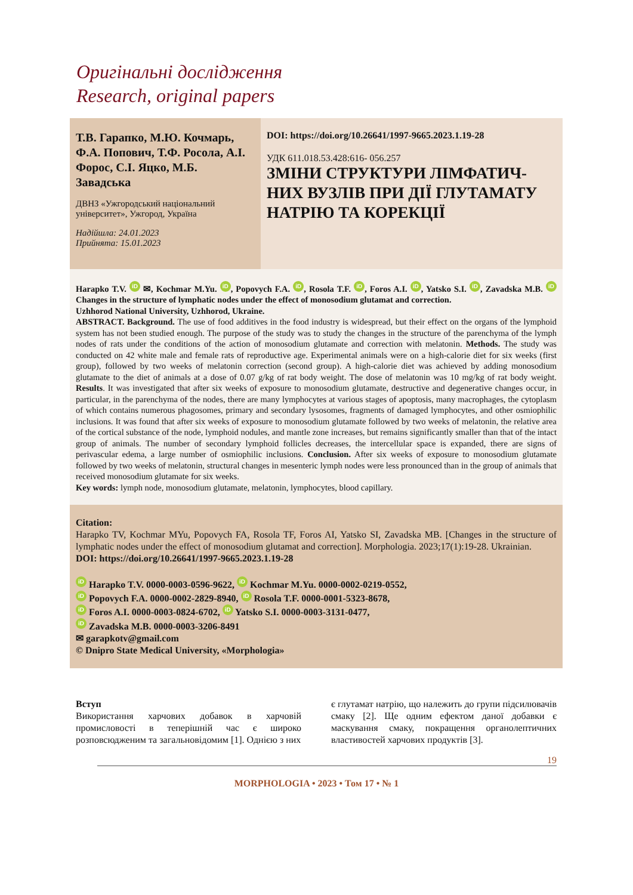Оригінальні дослідження
Research, original papers
Т.В. Гарапко, М.Ю. Кочмарь, Ф.А. Попович, Т.Ф. Росола, А.І. Форос, С.І. Яцко, М.Б. Завадська
ДВНЗ «Ужгородський національний університет», Ужгород, Україна
Надійшла: 24.01.2023
Прийнята: 15.01.2023
DOI: https://doi.org/10.26641/1997-9665.2023.1.19-28
УДК 611.018.53.428:616- 056.257
ЗМІНИ СТРУКТУРИ ЛІМФАТИЧ-НИХ ВУЗЛІВ ПРИ ДІЇ ГЛУТАМАТУ НАТРІЮ ТА КОРЕКЦІЇ
Harapko T.V. iD ✉, Kochmar M.Yu. iD, Popovych F.A. iD, Rosola T.F. iD, Foros A.I. iD, Yatsko S.I. iD, Zavadska M.B. iD Changes in the structure of lymphatic nodes under the effect of monosodium glutamat and correction.
Uzhhorod National University, Uzhhorod, Ukraine.
ABSTRACT. Background. The use of food additives in the food industry is widespread, but their effect on the organs of the lymphoid system has not been studied enough. The purpose of the study was to study the changes in the structure of the parenchyma of the lymph nodes of rats under the conditions of the action of monosodium glutamate and correction with melatonin. Methods. The study was conducted on 42 white male and female rats of reproductive age. Experimental animals were on a high-calorie diet for six weeks (first group), followed by two weeks of melatonin correction (second group). A high-calorie diet was achieved by adding monosodium glutamate to the diet of animals at a dose of 0.07 g/kg of rat body weight. The dose of melatonin was 10 mg/kg of rat body weight. Results. It was investigated that after six weeks of exposure to monosodium glutamate, destructive and degenerative changes occur, in particular, in the parenchyma of the nodes, there are many lymphocytes at various stages of apoptosis, many macrophages, the cytoplasm of which contains numerous phagosomes, primary and secondary lysosomes, fragments of damaged lymphocytes, and other osmiophilic inclusions. It was found that after six weeks of exposure to monosodium glutamate followed by two weeks of melatonin, the relative area of the cortical substance of the node, lymphoid nodules, and mantle zone increases, but remains significantly smaller than that of the intact group of animals. The number of secondary lymphoid follicles decreases, the intercellular space is expanded, there are signs of perivascular edema, a large number of osmiophilic inclusions. Conclusion. After six weeks of exposure to monosodium glutamate followed by two weeks of melatonin, structural changes in mesenteric lymph nodes were less pronounced than in the group of animals that received monosodium glutamate for six weeks.
Key words: lymph node, monosodium glutamate, melatonin, lymphocytes, blood capillary.
Citation:
Harapko TV, Kochmar MYu, Popovych FA, Rosola TF, Foros AI, Yatsko SI, Zavadska MB. [Changes in the structure of lymphatic nodes under the effect of monosodium glutamat and correction]. Morphologia. 2023;17(1):19-28. Ukrainian.
DOI: https://doi.org/10.26641/1997-9665.2023.1.19-28
iD Harapko T.V. 0000-0003-0596-9622, iD Kochmar M.Yu. 0000-0002-0219-0552,
iD Popovych F.A. 0000-0002-2829-8940, iD Rosola T.F. 0000-0001-5323-8678,
iD Foros A.I. 0000-0003-0824-6702, iD Yatsko S.I. 0000-0003-3131-0477,
iD Zavadska M.B. 0000-0003-3206-8491
✉ garapkotv@gmail.com
© Dnipro State Medical University, «Morphologia»
Вступ
Використання харчових добавок в харчовій промисловості в теперішній час є широко розповсюдженим та загальновідомим [1]. Однією з них
є глутамат натрію, що належить до групи підсилювачів смаку [2]. Ще одним ефектом даної добавки є маскування смаку, покращення органолептичних властивостей харчових продуктів [3].
19
MORPHOLOGIA • 2023 • Том 17 • № 1